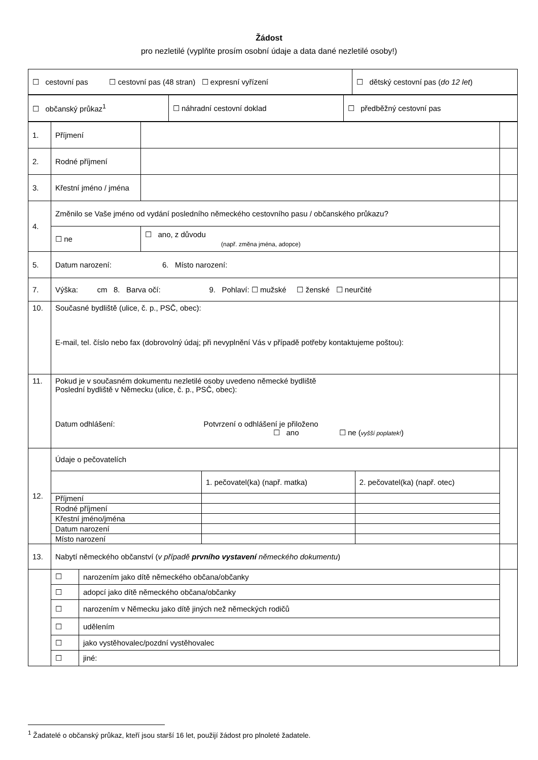Žádost
pro nezletilé (vyplňte prosím osobní údaje a data dané nezletilé osoby!)
| ☐ cestovní pas ☐ cestovní pas (48 stran) ☐ expresní vyřízení | ☐ dětský cestovní pas ( do 12 let ) |
| ☐ občanský průkaz<sup>1</sup> | ☐ náhradní cestovní doklad | ☐ předběžný cestovní pas |
| 1. | Příjmení | | |
| 2. | Rodné příjmení | | |
| 3. | Křestní jméno / jména | | |
| 4. | Změnilo se Vaše jméno od vydání posledního německého cestovního pasu / občanského průkazu? | | |
| | ☐ ne | ☐ ano, z důvodu (např. změna jména, adopce) | |
| 5. | Datum narození: 6. Místo narození: | | |
| 7. | Výška: cm 8. Barva očí: 9. Pohlaví: ☐ mužské ☐ ženské ☐ neurčité | | |
| 10. | Současné bydliště (ulice, č. p., PSČ, obec): E-mail, tel. číslo nebo fax (dobrovolný údaj; při nevyplnění Vás v případě potřeby kontaktujeme poštou): | | |
| 11. | Pokud je v současném dokumentu nezletilé osoby uvedeno německé bydliště Poslední bydliště v Německu (ulice, č. p., PSČ, obec): Datum odhlášení: Potvrzení o odhlášení je přiloženo ☐ ano ☐ ne ( vyšší poplatek! ) | | |
| 12. | / Údaje o pečovatelích / / / / / 1. pečovatel(ka) (např. matka) / 2. pečovatel(ka) (např. otec) / / Příjmení / / / / Rodné příjmení / / / / Křestní jméno/jména / / / / Datum narození / / / / Místo narození / / / | | |
| 13. | Nabytí německého občanství ( v případě prvního vystavení německého dokumentu ) | | |
| | / ☐ / narozením jako dítě německého občana/občanky / / ☐ / adopcí jako dítě německého občana/občanky / / ☐ / narozením v Německu jako dítě jiných než německých rodičů / / ☐ / udělením / / ☐ / jako vystěhovalec/pozdní vystěhovalec / / ☐ / jiné: / | | |
<sup>1</sup> Žadatelé o občanský průkaz, kteří jsou starší 16 let, použijí žádost pro plnoleté žadatele.